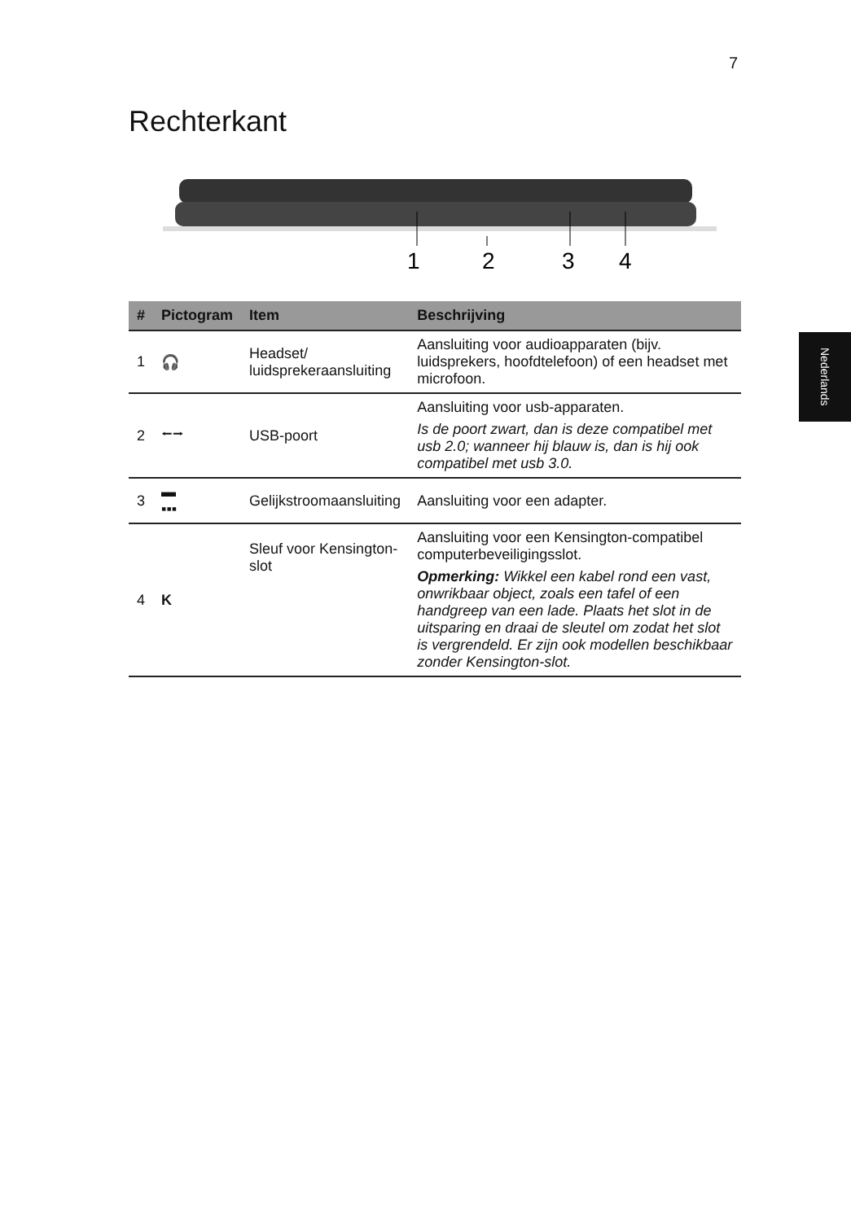7
Nederlands
Rechterkant
1
2
3
4
| # | Pictogram | Item | Beschrijving |
| --- | --- | --- | --- |
| 1 | 🎧 | Headset/ luidsprekeraansluiting | Aansluiting voor audioapparaten (bijv. luidsprekers, hoofdtelefoon) of een headset met microfoon. |
| 2 | ⭠⭢ | USB-poort | Aansluiting voor usb-apparaten. Is de poort zwart, dan is deze compatibel met usb 2.0; wanneer hij blauw is, dan is hij ook compatibel met usb 3.0. |
| 3 | ▬ ▪▪▪ | Gelijkstroomaansluiting | Aansluiting voor een adapter. |
| 4 | K | Sleuf voor Kensington- slot | Aansluiting voor een Kensington-compatibel computerbeveiligingsslot. Opmerking: Wikkel een kabel rond een vast, onwrikbaar object, zoals een tafel of een handgreep van een lade. Plaats het slot in de uitsparing en draai de sleutel om zodat het slot is vergrendeld. Er zijn ook modellen beschikbaar zonder Kensington-slot. |